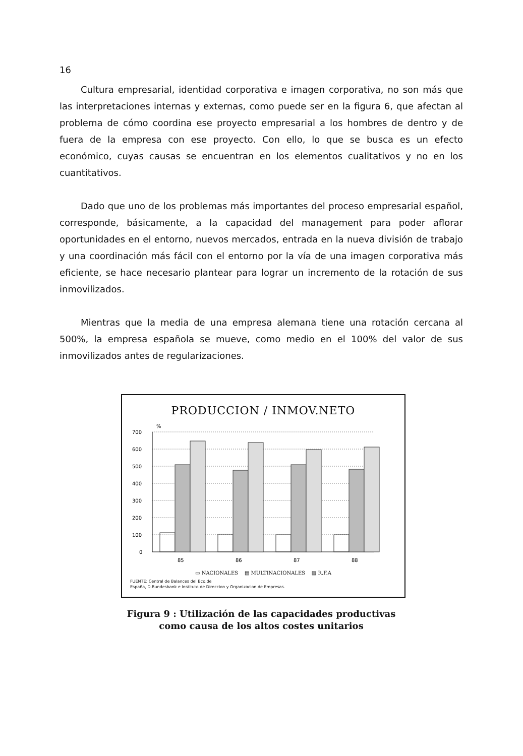16
Cultura empresarial, identidad corporativa e imagen corporativa, no son más que las interpretaciones internas y externas, como puede ser en la figura 6, que afectan al problema de cómo coordina ese proyecto empresarial a los hombres de dentro y de fuera de la empresa con ese proyecto. Con ello, lo que se busca es un efecto económico, cuyas causas se encuentran en los elementos cualitativos y no en los cuantitativos.
Dado que uno de los problemas más importantes del proceso empresarial español, corresponde, básicamente, a la capacidad del management para poder aflorar oportunidades en el entorno, nuevos mercados, entrada en la nueva división de trabajo y una coordinación más fácil con el entorno por la vía de una imagen corporativa más eficiente, se hace necesario plantear para lograr un incremento de la rotación de sus inmovilizados.
Mientras que la media de una empresa alemana tiene una rotación cercana al 500%, la empresa española se mueve, como medio en el 100% del valor de sus inmovilizados antes de regularizaciones.
PRODUCCION / INMOV.NETO
%
700
600
500
400
300
200
100
0
85
86
87
88
▭ NACIONALES ▤ MULTINACIONALES ▨ R.F.A
FUENTE: Central de Balances del Bco.de
España, D.Bundesbank e Instituto de Direccion y Organizacion de Empresas.
Figura 9 : Utilización de las capacidades productivas
como causa de los altos costes unitarios